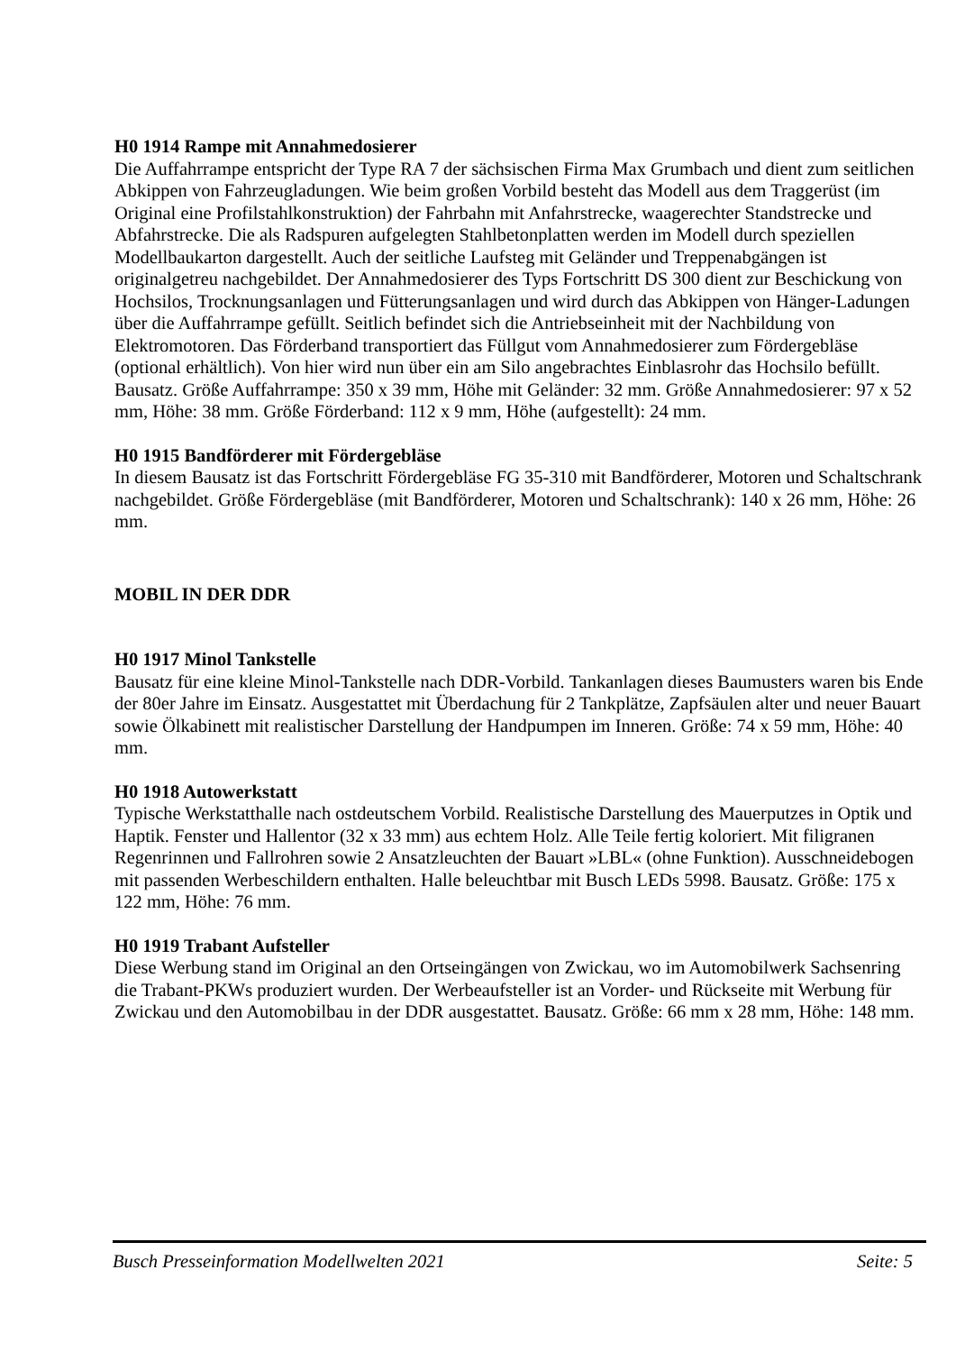H0 1914 Rampe mit Annahmedosierer
Die Auffahrrampe entspricht der Type RA 7 der sächsischen Firma Max Grumbach und dient zum seitlichen Abkippen von Fahrzeugladungen. Wie beim großen Vorbild besteht das Modell aus dem Traggerüst (im Original eine Profilstahlkonstruktion) der Fahrbahn mit Anfahrstrecke, waagerechter Standstrecke und Abfahrstrecke. Die als Radspuren aufgelegten Stahlbetonplatten werden im Modell durch speziellen Modellbaukarton dargestellt. Auch der seitliche Laufsteg mit Geländer und Treppenabgängen ist originalgetreu nachgebildet. Der Annahmedosierer des Typs Fortschritt DS 300 dient zur Beschickung von Hochsilos, Trocknungsanlagen und Fütterungsanlagen und wird durch das Abkippen von Hänger-Ladungen über die Auffahrrampe gefüllt. Seitlich befindet sich die Antriebseinheit mit der Nachbildung von Elektromotoren. Das Förderband transportiert das Füllgut vom Annahmedosierer zum Fördergebläse (optional erhältlich). Von hier wird nun über ein am Silo angebrachtes Einblasrohr das Hochsilo befüllt. Bausatz. Größe Auffahrrampe: 350 x 39 mm, Höhe mit Geländer: 32 mm. Größe Annahmedosierer: 97 x 52 mm, Höhe: 38 mm. Größe Förderband: 112 x 9 mm, Höhe (aufgestellt): 24 mm.
H0 1915 Bandförderer mit Fördergebläse
In diesem Bausatz ist das Fortschritt Fördergebläse FG 35-310 mit Bandförderer, Motoren und Schaltschrank nachgebildet. Größe Fördergebläse (mit Bandförderer, Motoren und Schaltschrank): 140 x 26 mm, Höhe: 26 mm.
MOBIL IN DER DDR
H0 1917 Minol Tankstelle
Bausatz für eine kleine Minol-Tankstelle nach DDR-Vorbild. Tankanlagen dieses Baumusters waren bis Ende der 80er Jahre im Einsatz. Ausgestattet mit Überdachung für 2 Tankplätze, Zapfsäulen alter und neuer Bauart sowie Ölkabinett mit realistischer Darstellung der Handpumpen im Inneren. Größe: 74 x 59 mm, Höhe: 40 mm.
H0 1918 Autowerkstatt
Typische Werkstatthalle nach ostdeutschem Vorbild. Realistische Darstellung des Mauerputzes in Optik und Haptik. Fenster und Hallentor (32 x 33 mm) aus echtem Holz. Alle Teile fertig koloriert. Mit filigranen Regenrinnen und Fallrohren sowie 2 Ansatzleuchten der Bauart »LBL« (ohne Funktion). Ausschneidebogen mit passenden Werbeschildern enthalten. Halle beleuchtbar mit Busch LEDs 5998. Bausatz. Größe: 175 x 122 mm, Höhe: 76 mm.
H0 1919 Trabant Aufsteller
Diese Werbung stand im Original an den Ortseingängen von Zwickau, wo im Automobilwerk Sachsenring die Trabant-PKWs produziert wurden. Der Werbeaufsteller ist an Vorder- und Rückseite mit Werbung für Zwickau und den Automobilbau in der DDR ausgestattet. Bausatz. Größe: 66 mm x 28 mm, Höhe: 148 mm.
Busch Presseinformation Modellwelten 2021 Seite: 5